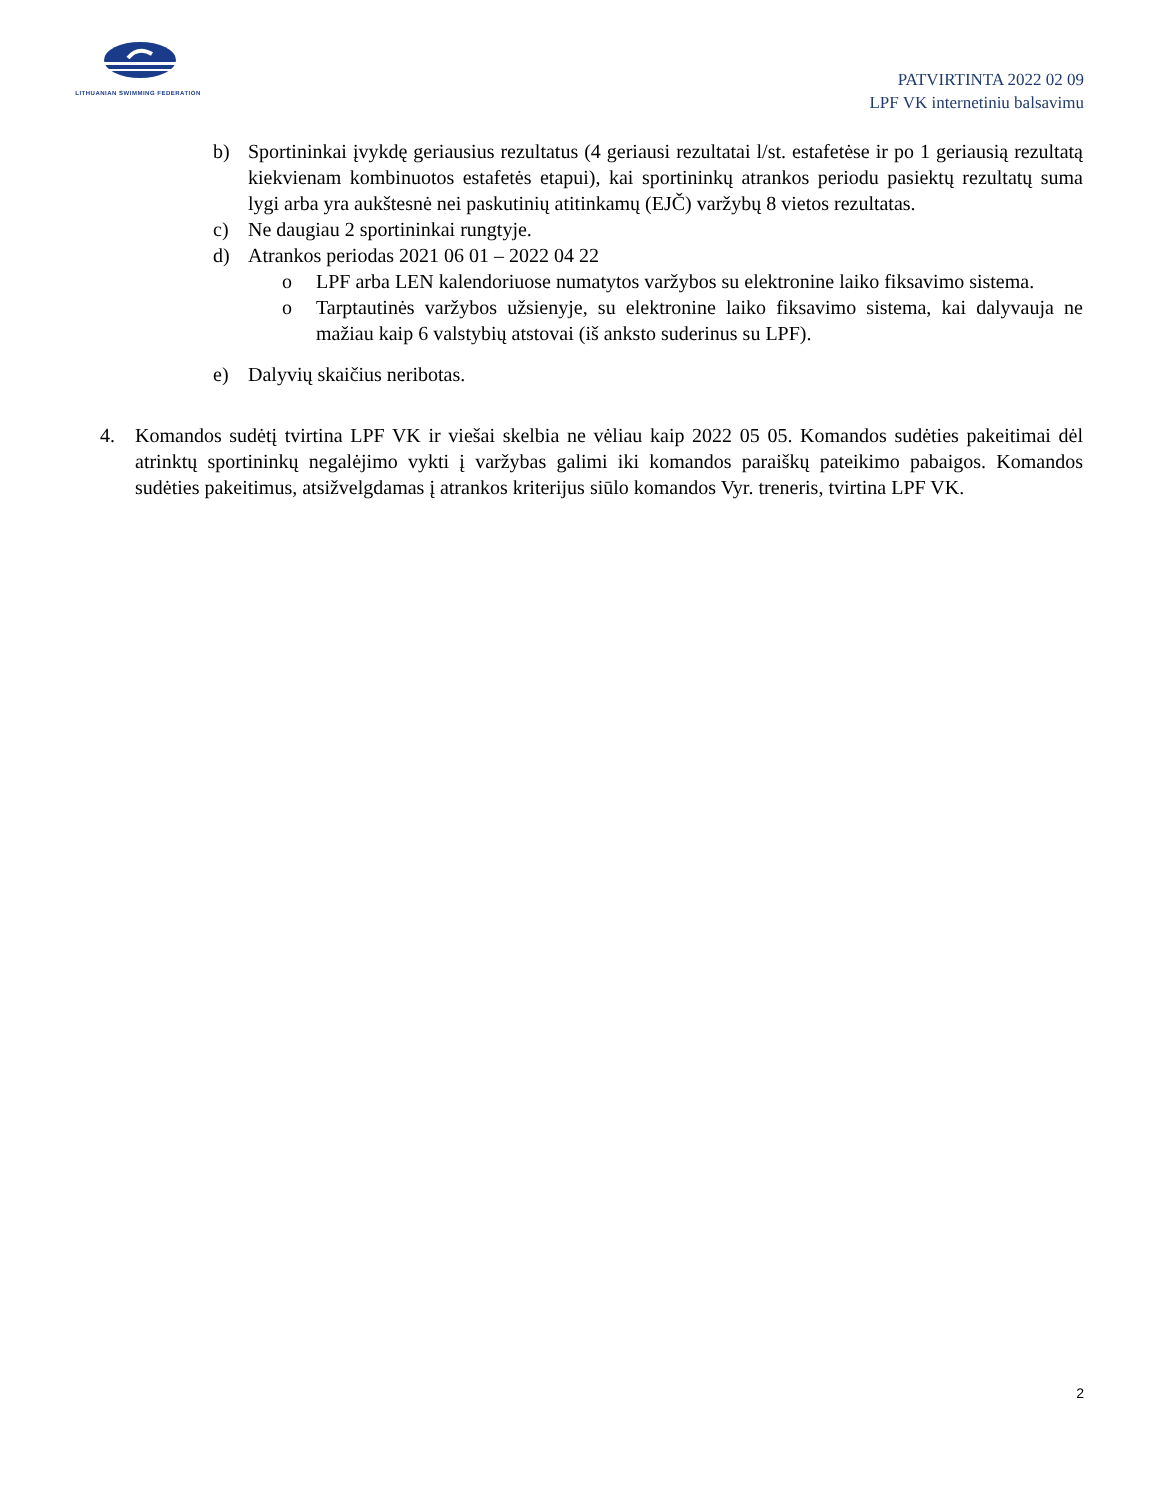LITHUANIAN SWIMMING FEDERATION
PATVIRTINTA 2022 02 09
LPF VK internetiniu balsavimu
b) Sportininkai įvykdę geriausius rezultatus (4 geriausi rezultatai l/st. estafetėse ir po 1 geriausią rezultatą kiekvienam kombinuotos estafetės etapui), kai sportininkų atrankos periodu pasiektų rezultatų suma lygi arba yra aukštesnė nei paskutinių atitinkamų (EJČ) varžybų 8 vietos rezultatas.
c) Ne daugiau 2 sportininkai rungtyje.
d) Atrankos periodas 2021 06 01 – 2022 04 22
o LPF arba LEN kalendoriuose numatytos varžybos su elektronine laiko fiksavimo sistema.
o Tarptautinės varžybos užsienyje, su elektronine laiko fiksavimo sistema, kai dalyvauja ne mažiau kaip 6 valstybių atstovai (iš anksto suderinus su LPF).
e) Dalyvių skaičius neribotas.
4. Komandos sudėtį tvirtina LPF VK ir viešai skelbia ne vėliau kaip 2022 05 05. Komandos sudėties pakeitimai dėl atrinktų sportininkų negalėjimo vykti į varžybas galimi iki komandos paraiškų pateikimo pabaigos. Komandos sudėties pakeitimus, atsižvelgdamas į atrankos kriterijus siūlo komandos Vyr. treneris, tvirtina LPF VK.
2